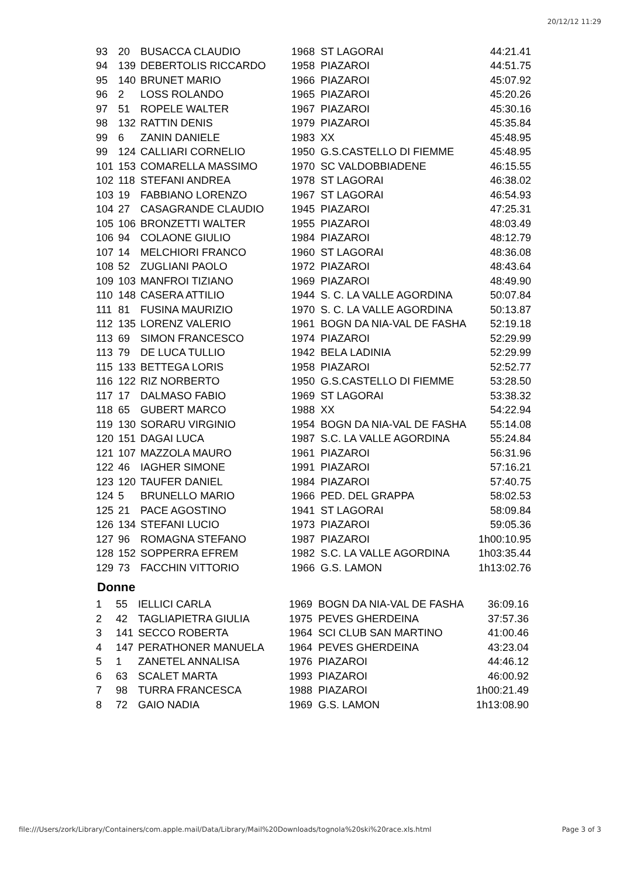20/12/12 11:29
| 93 | 20 | BUSACCA CLAUDIO | 1968 | ST LAGORAI | 44:21.41 |
| 94 | 139 | DEBERTOLIS RICCARDO | 1958 | PIAZAROI | 44:51.75 |
| 95 | 140 | BRUNET MARIO | 1966 | PIAZAROI | 45:07.92 |
| 96 | 2 | LOSS ROLANDO | 1965 | PIAZAROI | 45:20.26 |
| 97 | 51 | ROPELE WALTER | 1967 | PIAZAROI | 45:30.16 |
| 98 | 132 | RATTIN DENIS | 1979 | PIAZAROI | 45:35.84 |
| 99 | 6 | ZANIN DANIELE | 1983 | XX | 45:48.95 |
| 99 | 124 | CALLIARI CORNELIO | 1950 | G.S.CASTELLO DI FIEMME | 45:48.95 |
| 101 | 153 | COMARELLA MASSIMO | 1970 | SC VALDOBBIADENE | 46:15.55 |
| 102 | 118 | STEFANI ANDREA | 1978 | ST LAGORAI | 46:38.02 |
| 103 | 19 | FABBIANO LORENZO | 1967 | ST LAGORAI | 46:54.93 |
| 104 | 27 | CASAGRANDE CLAUDIO | 1945 | PIAZAROI | 47:25.31 |
| 105 | 106 | BRONZETTI WALTER | 1955 | PIAZAROI | 48:03.49 |
| 106 | 94 | COLAONE GIULIO | 1984 | PIAZAROI | 48:12.79 |
| 107 | 14 | MELCHIORI FRANCO | 1960 | ST LAGORAI | 48:36.08 |
| 108 | 52 | ZUGLIANI PAOLO | 1972 | PIAZAROI | 48:43.64 |
| 109 | 103 | MANFROI TIZIANO | 1969 | PIAZAROI | 48:49.90 |
| 110 | 148 | CASERA ATTILIO | 1944 | S. C. LA VALLE AGORDINA | 50:07.84 |
| 111 | 81 | FUSINA MAURIZIO | 1970 | S. C. LA VALLE AGORDINA | 50:13.87 |
| 112 | 135 | LORENZ VALERIO | 1961 | BOGN DA NIA-VAL DE FASHA | 52:19.18 |
| 113 | 69 | SIMON FRANCESCO | 1974 | PIAZAROI | 52:29.99 |
| 113 | 79 | DE LUCA TULLIO | 1942 | BELA LADINIA | 52:29.99 |
| 115 | 133 | BETTEGA LORIS | 1958 | PIAZAROI | 52:52.77 |
| 116 | 122 | RIZ NORBERTO | 1950 | G.S.CASTELLO DI FIEMME | 53:28.50 |
| 117 | 17 | DALMASO FABIO | 1969 | ST LAGORAI | 53:38.32 |
| 118 | 65 | GUBERT MARCO | 1988 | XX | 54:22.94 |
| 119 | 130 | SORARU VIRGINIO | 1954 | BOGN DA NIA-VAL DE FASHA | 55:14.08 |
| 120 | 151 | DAGAI LUCA | 1987 | S.C. LA VALLE AGORDINA | 55:24.84 |
| 121 | 107 | MAZZOLA MAURO | 1961 | PIAZAROI | 56:31.96 |
| 122 | 46 | IAGHER SIMONE | 1991 | PIAZAROI | 57:16.21 |
| 123 | 120 | TAUFER DANIEL | 1984 | PIAZAROI | 57:40.75 |
| 124 | 5 | BRUNELLO MARIO | 1966 | PED. DEL GRAPPA | 58:02.53 |
| 125 | 21 | PACE AGOSTINO | 1941 | ST LAGORAI | 58:09.84 |
| 126 | 134 | STEFANI LUCIO | 1973 | PIAZAROI | 59:05.36 |
| 127 | 96 | ROMAGNA STEFANO | 1987 | PIAZAROI | 1h00:10.95 |
| 128 | 152 | SOPPERRA EFREM | 1982 | S.C. LA VALLE AGORDINA | 1h03:35.44 |
| 129 | 73 | FACCHIN VITTORIO | 1966 | G.S. LAMON | 1h13:02.76 |
Donne
| 1 | 55 | IELLICI CARLA | 1969 | BOGN DA NIA-VAL DE FASHA | 36:09.16 |
| 2 | 42 | TAGLIAPIETRA GIULIA | 1975 | PEVES GHERDEINA | 37:57.36 |
| 3 | 141 | SECCO ROBERTA | 1964 | SCI CLUB SAN MARTINO | 41:00.46 |
| 4 | 147 | PERATHONER MANUELA | 1964 | PEVES GHERDEINA | 43:23.04 |
| 5 | 1 | ZANETEL ANNALISA | 1976 | PIAZAROI | 44:46.12 |
| 6 | 63 | SCALET MARTA | 1993 | PIAZAROI | 46:00.92 |
| 7 | 98 | TURRA FRANCESCA | 1988 | PIAZAROI | 1h00:21.49 |
| 8 | 72 | GAIO NADIA | 1969 | G.S. LAMON | 1h13:08.90 |
file:///Users/zork/Library/Containers/com.apple.mail/Data/Library/Mail%20Downloads/tognola%20ski%20race.xls.html Page 3 of 3